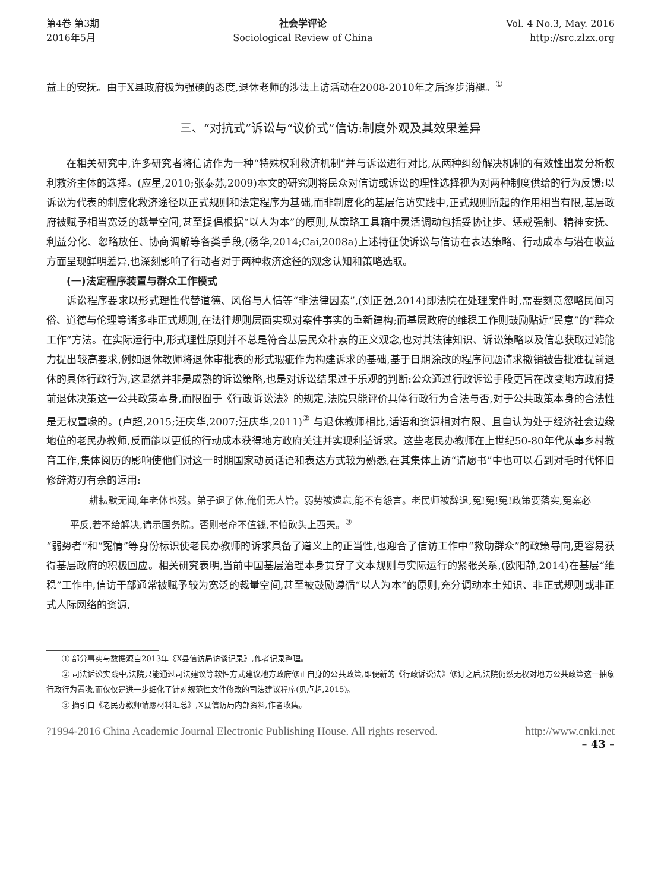第4卷 第3期
2016年5月
社会学评论
Sociological Review of China
Vol. 4 No.3, May. 2016
http://src.zlzx.org
益上的安抚。由于X县政府极为强硬的态度,退休老师的涉法上访活动在2008-2010年之后逐步消褪。<sup>①</sup>
三、“对抗式”诉讼与“议价式”信访:制度外观及其效果差异
在相关研究中,许多研究者将信访作为一种“特殊权利救济机制”并与诉讼进行对比,从两种纠纷解决机制的有效性出发分析权利救济主体的选择。(应星,2010;张泰苏,2009)本文的研究则将民众对信访或诉讼的理性选择视为对两种制度供给的行为反馈:以诉讼为代表的制度化救济途径以正式规则和法定程序为基础,而非制度化的基层信访实践中,正式规则所起的作用相当有限,基层政府被赋予相当宽泛的裁量空间,甚至提倡根据“以人为本”的原则,从策略工具箱中灵活调动包括妥协让步、惩戒强制、精神安抚、利益分化、忽略放任、协商调解等各类手段,(杨华,2014;Cai,2008a)上述特征使诉讼与信访在表达策略、行动成本与潜在收益方面呈现鲜明差异,也深刻影响了行动者对于两种救济途径的观念认知和策略选取。
(一)法定程序装置与群众工作模式
诉讼程序要求以形式理性代替道德、风俗与人情等“非法律因素”,(刘正强,2014)即法院在处理案件时,需要刻意忽略民间习俗、道德与伦理等诸多非正式规则,在法律规则层面实现对案件事实的重新建构;而基层政府的维稳工作则鼓励贴近“民意”的“群众工作”方法。在实际运行中,形式理性原则并不总是符合基层民众朴素的正义观念,也对其法律知识、诉讼策略以及信息获取过滤能力提出较高要求,例如退休教师将退休审批表的形式瑕疵作为构建诉求的基础,基于日期涂改的程序问题请求撤销被告批准提前退休的具体行政行为,这显然并非是成熟的诉讼策略,也是对诉讼结果过于乐观的判断:公众通过行政诉讼手段更旨在改变地方政府提前退休决策这一公共政策本身,而限囿于《行政诉讼法》的规定,法院只能评价具体行政行为合法与否,对于公共政策本身的合法性是无权置喙的。(卢超,2015;汪庆华,2007;汪庆华,2011)<sup>②</sup> 与退休教师相比,话语和资源相对有限、且自认为处于经济社会边缘地位的老民办教师,反而能以更低的行动成本获得地方政府关注并实现利益诉求。这些老民办教师在上世纪50-80年代从事乡村教育工作,集体阅历的影响使他们对这一时期国家动员话语和表达方式较为熟悉,在其集体上访“请愿书”中也可以看到对毛时代怀旧修辞游刃有余的运用:
耕耘默无闻,年老体也残。弟子退了休,俺们无人管。弱势被遗忘,能不有怨言。老民师被辞退,冤!冤!冤!政策要落实,冤案必平反,若不给解决,请示国务院。否则老命不值钱,不怕砍头上西天。<sup>③</sup>
“弱势者”和“冤情”等身份标识使老民办教师的诉求具备了道义上的正当性,也迎合了信访工作中“救助群众”的政策导向,更容易获得基层政府的积极回应。相关研究表明,当前中国基层治理本身贯穿了文本规则与实际运行的紧张关系,(欧阳静,2014)在基层“维稳”工作中,信访干部通常被赋予较为宽泛的裁量空间,甚至被鼓励遵循“以人为本”的原则,充分调动本土知识、非正式规则或非正式人际网络的资源,
① 部分事实与数据源自2013年《X县信访局访谈记录》,作者记录整理。
② 司法诉讼实践中,法院只能通过司法建议等软性方式建议地方政府修正自身的公共政策,即便新的《行政诉讼法》修订之后,法院仍然无权对地方公共政策这一抽象行政行为置喙,而仅仅是进一步细化了针对规范性文件修改的司法建议程序(见卢超,2015)。
③ 摘引自《老民办教师请愿材料汇总》,X县信访局内部资料,作者收集。
?1994-2016 China Academic Journal Electronic Publishing House. All rights reserved. http://www.cnki.net
– 43 –